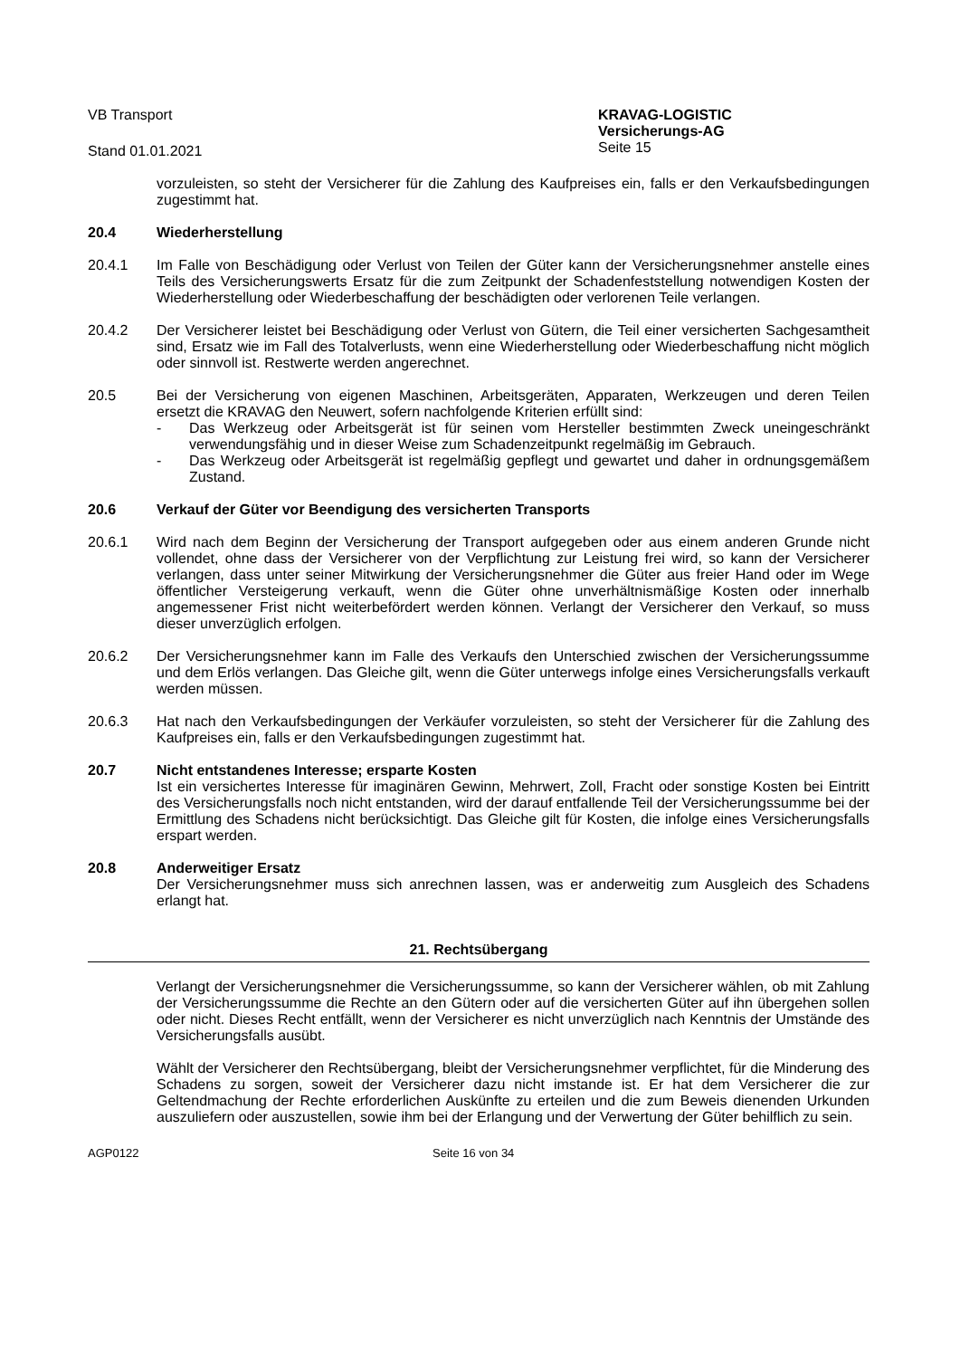VB Transport KRAVAG-LOGISTIC
Versicherungs-AG
Stand 01.01.2021
Seite 15
vorzuleisten, so steht der Versicherer für die Zahlung des Kaufpreises ein, falls er den Verkaufsbedingungen zugestimmt hat.
20.4 Wiederherstellung
20.4.1 Im Falle von Beschädigung oder Verlust von Teilen der Güter kann der Versicherungsnehmer anstelle eines Teils des Versicherungswerts Ersatz für die zum Zeitpunkt der Schadenfeststellung notwendigen Kosten der Wiederherstellung oder Wiederbeschaffung der beschädigten oder verlorenen Teile verlangen.
20.4.2 Der Versicherer leistet bei Beschädigung oder Verlust von Gütern, die Teil einer versicherten Sachgesamtheit sind, Ersatz wie im Fall des Totalverlusts, wenn eine Wiederherstellung oder Wiederbeschaffung nicht möglich oder sinnvoll ist. Restwerte werden angerechnet.
20.5 Bei der Versicherung von eigenen Maschinen, Arbeitsgeräten, Apparaten, Werkzeugen und deren Teilen ersetzt die KRAVAG den Neuwert, sofern nachfolgende Kriterien erfüllt sind:
- Das Werkzeug oder Arbeitsgerät ist für seinen vom Hersteller bestimmten Zweck uneingeschränkt verwendungsfähig und in dieser Weise zum Schadenzeitpunkt regelmäßig im Gebrauch.
- Das Werkzeug oder Arbeitsgerät ist regelmäßig gepflegt und gewartet und daher in ordnungsgemäßem Zustand.
20.6 Verkauf der Güter vor Beendigung des versicherten Transports
20.6.1 Wird nach dem Beginn der Versicherung der Transport aufgegeben oder aus einem anderen Grunde nicht vollendet, ohne dass der Versicherer von der Verpflichtung zur Leistung frei wird, so kann der Versicherer verlangen, dass unter seiner Mitwirkung der Versicherungsnehmer die Güter aus freier Hand oder im Wege öffentlicher Versteigerung verkauft, wenn die Güter ohne unverhältnismäßige Kosten oder innerhalb angemessener Frist nicht weiterbefördert werden können. Verlangt der Versicherer den Verkauf, so muss dieser unverzüglich erfolgen.
20.6.2 Der Versicherungsnehmer kann im Falle des Verkaufs den Unterschied zwischen der Versicherungssumme und dem Erlös verlangen. Das Gleiche gilt, wenn die Güter unterwegs infolge eines Versicherungsfalls verkauft werden müssen.
20.6.3 Hat nach den Verkaufsbedingungen der Verkäufer vorzuleisten, so steht der Versicherer für die Zahlung des Kaufpreises ein, falls er den Verkaufsbedingungen zugestimmt hat.
20.7 Nicht entstandenes Interesse; ersparte Kosten
Ist ein versichertes Interesse für imaginären Gewinn, Mehrwert, Zoll, Fracht oder sonstige Kosten bei Eintritt des Versicherungsfalls noch nicht entstanden, wird der darauf entfallende Teil der Versicherungssumme bei der Ermittlung des Schadens nicht berücksichtigt. Das Gleiche gilt für Kosten, die infolge eines Versicherungsfalls erspart werden.
20.8 Anderweitiger Ersatz
Der Versicherungsnehmer muss sich anrechnen lassen, was er anderweitig zum Ausgleich des Schadens erlangt hat.
21. Rechtsübergang
Verlangt der Versicherungsnehmer die Versicherungssumme, so kann der Versicherer wählen, ob mit Zahlung der Versicherungssumme die Rechte an den Gütern oder auf die versicherten Güter auf ihn übergehen sollen oder nicht. Dieses Recht entfällt, wenn der Versicherer es nicht unverzüglich nach Kenntnis der Umstände des Versicherungsfalls ausübt.
Wählt der Versicherer den Rechtsübergang, bleibt der Versicherungsnehmer verpflichtet, für die Minderung des Schadens zu sorgen, soweit der Versicherer dazu nicht imstande ist. Er hat dem Versicherer die zur Geltendmachung der Rechte erforderlichen Auskünfte zu erteilen und die zum Beweis dienenden Urkunden auszuliefern oder auszustellen, sowie ihm bei der Erlangung und der Verwertung der Güter behilflich zu sein.
AGP0122 Seite 16 von 34